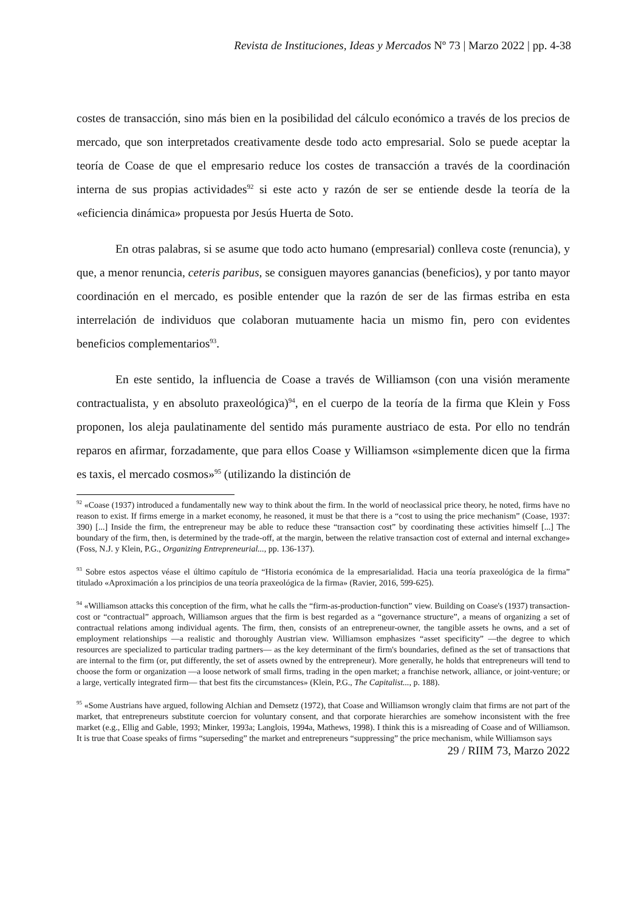Revista de Instituciones, Ideas y Mercados Nº 73 | Marzo 2022 | pp. 4-38
costes de transacción, sino más bien en la posibilidad del cálculo económico a través de los precios de mercado, que son interpretados creativamente desde todo acto empresarial. Solo se puede aceptar la teoría de Coase de que el empresario reduce los costes de transacción a través de la coordinación interna de sus propias actividades<sup>92</sup> si este acto y razón de ser se entiende desde la teoría de la «eficiencia dinámica» propuesta por Jesús Huerta de Soto.
En otras palabras, si se asume que todo acto humano (empresarial) conlleva coste (renuncia), y que, a menor renuncia, ceteris paribus, se consiguen mayores ganancias (beneficios), y por tanto mayor coordinación en el mercado, es posible entender que la razón de ser de las firmas estriba en esta interrelación de individuos que colaboran mutuamente hacia un mismo fin, pero con evidentes beneficios complementarios<sup>93</sup>.
En este sentido, la influencia de Coase a través de Williamson (con una visión meramente contractualista, y en absoluto praxeológica)<sup>94</sup>, en el cuerpo de la teoría de la firma que Klein y Foss proponen, los aleja paulatinamente del sentido más puramente austriaco de esta. Por ello no tendrán reparos en afirmar, forzadamente, que para ellos Coase y Williamson «simplemente dicen que la firma es taxis, el mercado cosmos»<sup>95</sup> (utilizando la distinción de
<sup>92</sup> «Coase (1937) introduced a fundamentally new way to think about the firm. In the world of neoclassical price theory, he noted, firms have no reason to exist. If firms emerge in a market economy, he reasoned, it must be that there is a “cost to using the price mechanism” (Coase, 1937: 390) [...] Inside the firm, the entrepreneur may be able to reduce these “transaction cost” by coordinating these activities himself [...] The boundary of the firm, then, is determined by the trade-off, at the margin, between the relative transaction cost of external and internal exchange» (Foss, N.J. y Klein, P.G., Organizing Entrepreneurial..., pp. 136-137).
<sup>93</sup> Sobre estos aspectos véase el último capítulo de “Historia económica de la empresarialidad. Hacia una teoría praxeológica de la firma” titulado «Aproximación a los principios de una teoría praxeológica de la firma» (Ravier, 2016, 599-625).
<sup>94</sup> «Williamson attacks this conception of the firm, what he calls the “firm-as-production-function” view. Building on Coase's (1937) transaction-cost or “contractual” approach, Williamson argues that the firm is best regarded as a “governance structure”, a means of organizing a set of contractual relations among individual agents. The firm, then, consists of an entrepreneur-owner, the tangible assets he owns, and a set of employment relationships —a realistic and thoroughly Austrian view. Williamson emphasizes “asset specificity” —the degree to which resources are specialized to particular trading partners— as the key determinant of the firm's boundaries, defined as the set of transactions that are internal to the firm (or, put differently, the set of assets owned by the entrepreneur). More generally, he holds that entrepreneurs will tend to choose the form or organization —a loose network of small firms, trading in the open market; a franchise network, alliance, or joint-venture; or a large, vertically integrated firm— that best fits the circumstances» (Klein, P.G., The Capitalist..., p. 188).
<sup>95</sup> «Some Austrians have argued, following Alchian and Demsetz (1972), that Coase and Williamson wrongly claim that firms are not part of the market, that entrepreneurs substitute coercion for voluntary consent, and that corporate hierarchies are somehow inconsistent with the free market (e.g., Ellig and Gable, 1993; Minker, 1993a; Langlois, 1994a, Mathews, 1998). I think this is a misreading of Coase and of Williamson. It is true that Coase speaks of firms “superseding” the market and entrepreneurs “suppressing” the price mechanism, while Williamson says
29 / RIIM 73, Marzo 2022